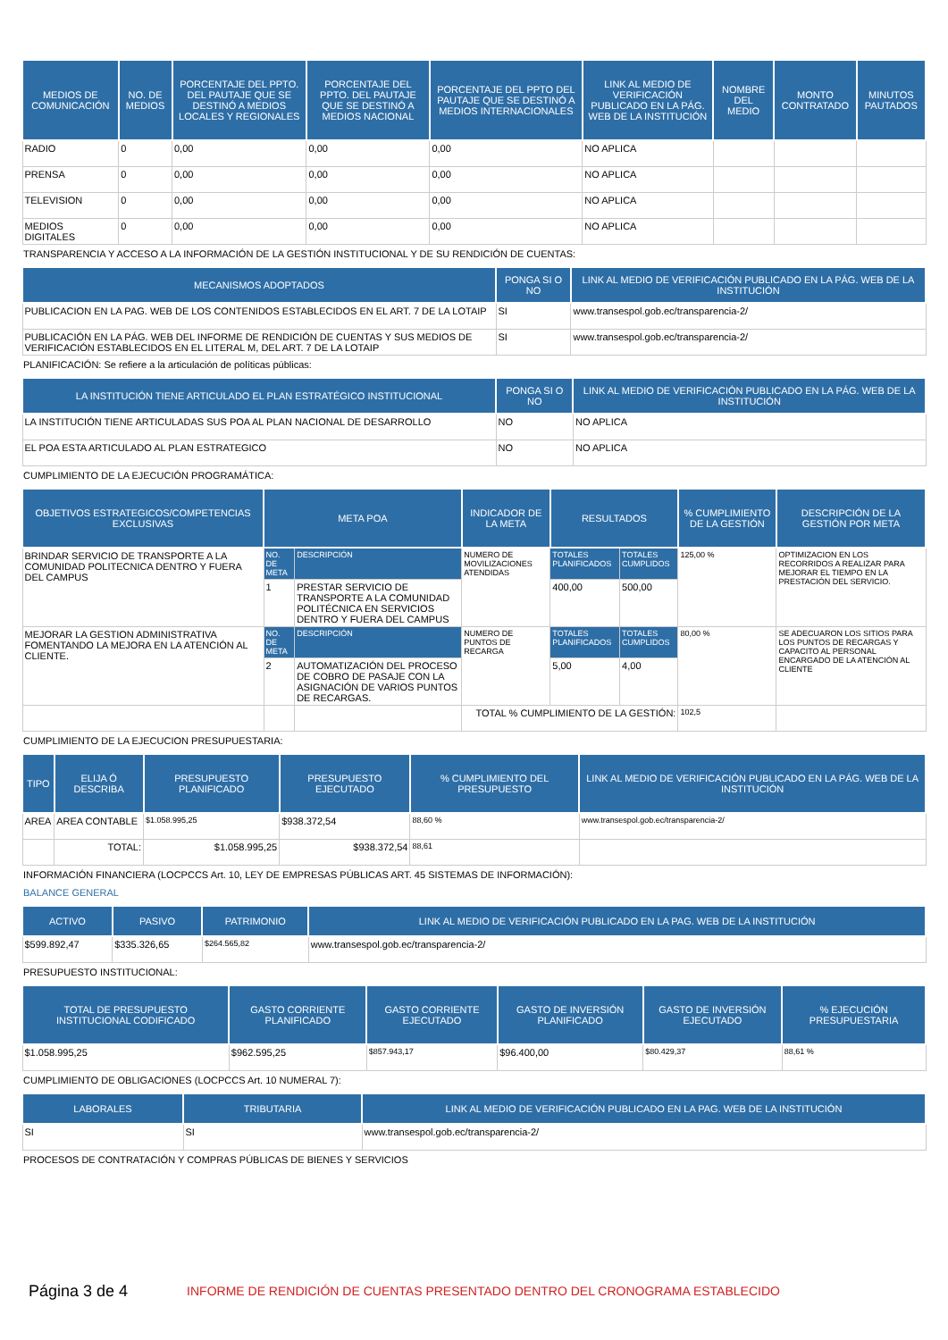| MEDIOS DE COMUNICACIÓN | NO. DE MEDIOS | PORCENTAJE DEL PPTO. DEL PAUTAJE QUE SE DESTINÓ A MEDIOS LOCALES Y REGIONALES | PORCENTAJE DEL PPTO. DEL PAUTAJE QUE SE DESTINÓ A MEDIOS NACIONAL | PORCENTAJE DEL PPTO DEL PAUTAJE QUE SE DESTINÓ A MEDIOS INTERNACIONALES | LINK AL MEDIO DE VERIFICACIÓN PUBLICADO EN LA PÁG. WEB DE LA INSTITUCIÓN | NOMBRE DEL MEDIO | MONTO CONTRATADO | MINUTOS PAUTADOS |
| --- | --- | --- | --- | --- | --- | --- | --- | --- |
| RADIO | 0 | 0,00 | 0,00 | 0,00 | NO APLICA | | | |
| PRENSA | 0 | 0,00 | 0,00 | 0,00 | NO APLICA | | | |
| TELEVISION | 0 | 0,00 | 0,00 | 0,00 | NO APLICA | | | |
| MEDIOS DIGITALES | 0 | 0,00 | 0,00 | 0,00 | NO APLICA | | | |
TRANSPARENCIA Y ACCESO A LA INFORMACIÓN DE LA GESTIÓN INSTITUCIONAL Y DE SU RENDICIÓN DE CUENTAS:
| MECANISMOS ADOPTADOS | PONGA SI O NO | LINK AL MEDIO DE VERIFICACIÓN PUBLICADO EN LA PÁG. WEB DE LA INSTITUCIÓN |
| --- | --- | --- |
| PUBLICACION EN LA PAG. WEB DE LOS CONTENIDOS ESTABLECIDOS EN EL ART. 7 DE LA LOTAIP | SI | www.transespol.gob.ec/transparencia-2/ |
| PUBLICACIÓN EN LA PÁG. WEB DEL INFORME DE RENDICIÓN DE CUENTAS Y SUS MEDIOS DE VERIFICACIÓN ESTABLECIDOS EN EL LITERAL M, DEL ART. 7 DE LA LOTAIP | SI | www.transespol.gob.ec/transparencia-2/ |
PLANIFICACIÓN: Se refiere a la articulación de políticas públicas:
| LA INSTITUCIÓN TIENE ARTICULADO EL PLAN ESTRATÉGICO INSTITUCIONAL | PONGA SI O NO | LINK AL MEDIO DE VERIFICACIÓN PUBLICADO EN LA PÁG. WEB DE LA INSTITUCIÓN |
| --- | --- | --- |
| LA INSTITUCIÓN TIENE ARTICULADAS SUS POA AL PLAN NACIONAL DE DESARROLLO | NO | NO APLICA |
| EL POA ESTA ARTICULADO AL PLAN ESTRATEGICO | NO | NO APLICA |
CUMPLIMIENTO DE LA EJECUCIÓN PROGRAMÁTICA:
| OBJETIVOS ESTRATEGICOS/COMPETENCIAS EXCLUSIVAS | META POA | | INDICADOR DE LA META | RESULTADOS | | % CUMPLIMIENTO DE LA GESTIÓN | DESCRIPCIÓN DE LA GESTIÓN POR META |
| --- | --- | --- | --- | --- | --- | --- | --- |
| BRINDAR SERVICIO DE TRANSPORTE A LA COMUNIDAD POLITECNICA DENTRO Y FUERA DEL CAMPUS | NO. DE META | DESCRIPCIÓN | NUMERO DE MOVILIZACIONES ATENDIDAS | TOTALES PLANIFICADOS | TOTALES CUMPLIDOS | 125,00 % | OPTIMIZACION EN LOS RECORRIDOS A REALIZAR PARA MEJORAR EL TIEMPO EN LA PRESTACIÓN DEL SERVICIO. |
| | 1 | PRESTAR SERVICIO DE TRANSPORTE A LA COMUNIDAD POLITÉCNICA EN SERVICIOS DENTRO Y FUERA DEL CAMPUS | | 400,00 | 500,00 | | |
| MEJORAR LA GESTION ADMINISTRATIVA FOMENTANDO LA MEJORA EN LA ATENCIÓN AL CLIENTE. | NO. DE META | DESCRIPCIÓN | NUMERO DE PUNTOS DE RECARGA | TOTALES PLANIFICADOS | TOTALES CUMPLIDOS | 80,00 % | SE ADECUARON LOS SITIOS PARA LOS PUNTOS DE RECARGAS Y CAPACITO AL PERSONAL ENCARGADO DE LA ATENCIÓN AL CLIENTE |
| | 2 | AUTOMATIZACIÓN DEL PROCESO DE COBRO DE PASAJE CON LA ASIGNACIÓN DE VARIOS PUNTOS DE RECARGAS. | | 5,00 | 4,00 | | |
| | | | TOTAL % CUMPLIMIENTO DE LA GESTIÓN: | | | 102,5 | |
CUMPLIMIENTO DE LA EJECUCION PRESUPUESTARIA:
| TIPO | ELIJA Ó DESCRIBA | PRESUPUESTO PLANIFICADO | PRESUPUESTO EJECUTADO | % CUMPLIMIENTO DEL PRESUPUESTO | LINK AL MEDIO DE VERIFICACIÓN PUBLICADO EN LA PÁG. WEB DE LA INSTITUCIÓN |
| --- | --- | --- | --- | --- | --- |
| AREA | AREA CONTABLE | $1.058.995,25 | $938.372,54 | 88,60 % | www.transespol.gob.ec/transparencia-2/ |
| | TOTAL: | $1.058.995,25 | $938.372,54 | 88,61 | |
INFORMACIÓN FINANCIERA (LOCPCCS Art. 10, LEY DE EMPRESAS PÚBLICAS ART. 45 SISTEMAS DE INFORMACIÓN):
BALANCE GENERAL
| ACTIVO | PASIVO | PATRIMONIO | LINK AL MEDIO DE VERIFICACIÓN PUBLICADO EN LA PAG. WEB DE LA INSTITUCIÓN |
| --- | --- | --- | --- |
| $599.892,47 | $335.326,65 | $264.565,82 | www.transespol.gob.ec/transparencia-2/ |
PRESUPUESTO INSTITUCIONAL:
| TOTAL DE PRESUPUESTO INSTITUCIONAL CODIFICADO | GASTO CORRIENTE PLANIFICADO | GASTO CORRIENTE EJECUTADO | GASTO DE INVERSIÓN PLANIFICADO | GASTO DE INVERSIÓN EJECUTADO | % EJECUCIÓN PRESUPUESTARIA |
| --- | --- | --- | --- | --- | --- |
| $1.058.995,25 | $962.595,25 | $857.943,17 | $96.400,00 | $80.429,37 | 88,61 % |
CUMPLIMIENTO DE OBLIGACIONES (LOCPCCS Art. 10 NUMERAL 7):
| LABORALES | TRIBUTARIA | LINK AL MEDIO DE VERIFICACIÓN PUBLICADO EN LA PAG. WEB DE LA INSTITUCIÓN |
| --- | --- | --- |
| SI | SI | www.transespol.gob.ec/transparencia-2/ |
PROCESOS DE CONTRATACIÓN Y COMPRAS PÚBLICAS DE BIENES Y SERVICIOS
Página 3 de 4 INFORME DE RENDICIÓN DE CUENTAS PRESENTADO DENTRO DEL CRONOGRAMA ESTABLECIDO